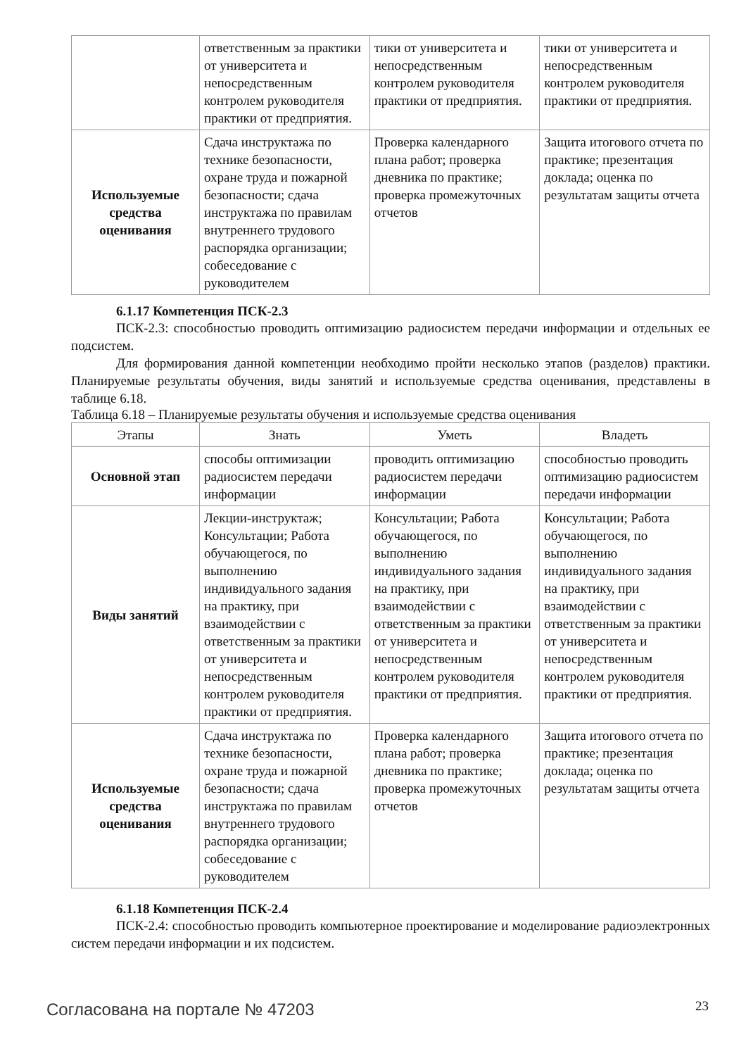| | ответственным за практики от университета и непосредственным контролем руководителя практики от предприятия. | тики от университета и непосредственным контролем руководителя практики от предприятия. | тики от университета и непосредственным контролем руководителя практики от предприятия. |
| Используемые средства оценивания | Сдача инструктажа по технике безопасности, охране труда и пожарной безопасности; сдача инструктажа по правилам внутреннего трудового распорядка организации; собеседование с руководителем | Проверка календарного плана работ; проверка дневника по практике; проверка промежуточных отчетов | Защита итогового отчета по практике; презентация доклада; оценка по результатам защиты отчета |
6.1.17 Компетенция ПСК-2.3
ПСК-2.3: способностью проводить оптимизацию радиосистем передачи информации и отдельных ее подсистем.
Для формирования данной компетенции необходимо пройти несколько этапов (разделов) практики. Планируемые результаты обучения, виды занятий и используемые средства оценивания, представлены в таблице 6.18.
Таблица 6.18 – Планируемые результаты обучения и используемые средства оценивания
| Этапы | Знать | Уметь | Владеть |
| --- | --- | --- | --- |
| Основной этап | способы оптимизации радиосистем передачи информации | проводить оптимизацию радиосистем передачи информации | способностью проводить оптимизацию радиосистем передачи информации |
| Виды занятий | Лекции-инструктаж; Консультации; Работа обучающегося, по выполнению индивидуального задания на практику, при взаимодействии с ответственным за практики от университета и непосредственным контролем руководителя практики от предприятия. | Консультации; Работа обучающегося, по выполнению индивидуального задания на практику, при взаимодействии с ответственным за практики от университета и непосредственным контролем руководителя практики от предприятия. | Консультации; Работа обучающегося, по выполнению индивидуального задания на практику, при взаимодействии с ответственным за практики от университета и непосредственным контролем руководителя практики от предприятия. |
| Используемые средства оценивания | Сдача инструктажа по технике безопасности, охране труда и пожарной безопасности; сдача инструктажа по правилам внутреннего трудового распорядка организации; собеседование с руководителем | Проверка календарного плана работ; проверка дневника по практике; проверка промежуточных отчетов | Защита итогового отчета по практике; презентация доклада; оценка по результатам защиты отчета |
6.1.18 Компетенция ПСК-2.4
ПСК-2.4: способностью проводить компьютерное проектирование и моделирование радиоэлектронных систем передачи информации и их подсистем.
Согласована на портале № 47203 23